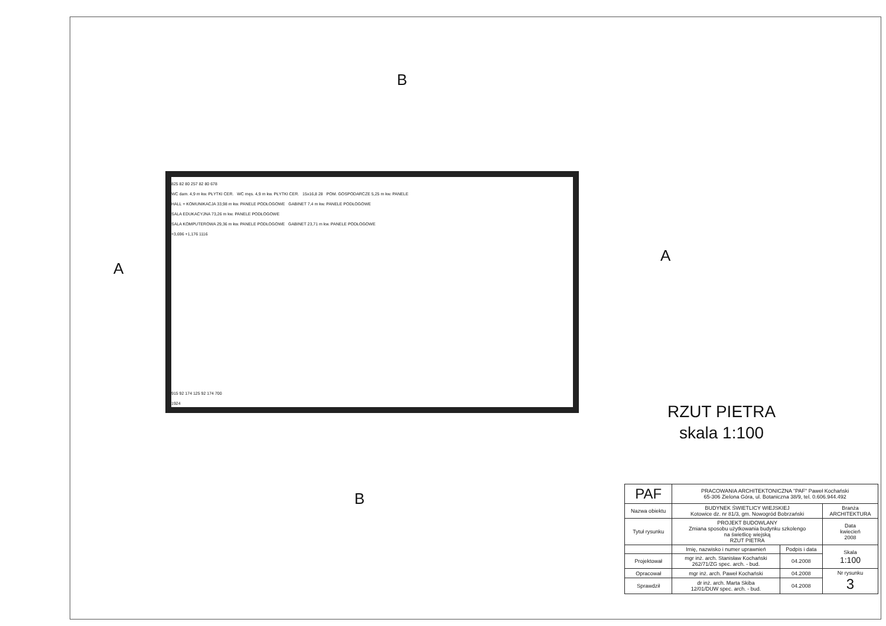B
A
A
825 82 80 257 82 80 678
WC dam. 4,9 m kw. PŁYTKI CER. WC męs. 4,9 m kw. PŁYTKI CER. 15x16,8 28 POM. GOSPODARCZE 5,25 m kw. PANELE
HALL + KOMUNIKACJA 33,98 m kw. PANELE PODŁOGOWE GABINET 7,4 m kw. PANELE PODŁOGOWE
SALA EDUKACYJNA 73,26 m kw. PANELE PODŁOGOWE
SALA KOMPUTEROWA 29,36 m kw. PANELE PODŁOGOWE GABINET 23,71 m kw. PANELE PODŁOGOWE
+3,696 +1,176 1116
915 92 174 125 92 174 700
1924
B
RZUT PIETRA
skala 1:100
| PAF | PRACOWANIA ARCHITEKTONICZNA "PAF" Paweł Kochański 65-306 Zielona Góra, ul. Botaniczna 38/9, tel. 0.606.944.492 | | |
| Nazwa obiektu | BUDYNEK ŚWIETLICY WIEJSKIEJ Kotowice dz. nr 81/3, gm. Nowogród Bobrzański | | Branża ARCHITEKTURA |
| Tytuł rysunku | PROJEKT BUDOWLANY Zmiana sposobu użytkowania budynku szkolengo na świetlicę wiejską RZUT PIETRA | | Data kwiecień 2008 |
| | Imię, nazwisko i numer uprawnień | Podpis i data | Skala 1:100 |
| Projektował | mgr inż. arch. Stanisław Kochański 262/71/ZG spec. arch. - bud. | 04.2008 | |
| Opracował | mgr inż. arch. Paweł Kochański | 04.2008 | Nr rysunku 3 |
| Sprawdził | dr inż. arch. Marta Skiba 12/01/DUW spec. arch. - bud. | 04.2008 | |